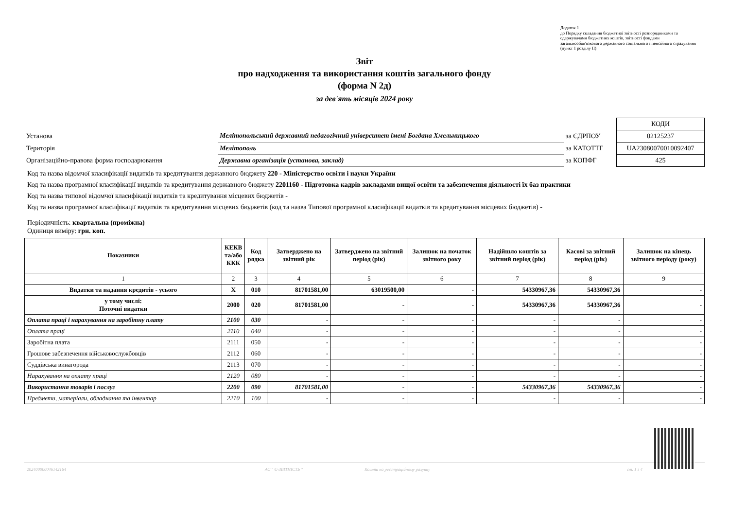Додаток 1
до Порядку складання бюджетної звітності розпорядниками та одержувачами бюджетних коштів, звітності фондами загальнообов'язкового державного соціального і пенсійного страхування
(пункт 1 розділу ІІ)
Звіт
про надходження та використання коштів загального фонду
(форма N 2д)
за дев'ять місяців 2024 року
| | | | КОДИ |
| Установа | Мелітопольський державний педагогічний університет імені Богдана Хмельницького | за ЄДРПОУ | 02125237 |
| Територія | Мелітополь | за КАТОТТГ | UA23080070010092407 |
| Організаційно-правова форма господарювання | Державна організація (установа, заклад) | за КОПФГ | 425 |
Код та назва відомчої класифікації видатків та кредитування державного бюджету 220 - Міністерство освіти і науки України
Код та назва програмної класифікації видатків та кредитування державного бюджету 2201160 - Підготовка кадрів закладами вищої освіти та забезпечення діяльності їх баз практики
Код та назва типової відомчої класифікації видатків та кредитування місцевих бюджетів -
Код та назва програмної класифікації видатків та кредитування місцевих бюджетів (код та назва Типової програмної класифікації видатків та кредитування місцевих бюджетів) -
Періодичність: квартальна (проміжна)
Одиниця виміру: грн. коп.
| Показники | КЕКВ та/або ККК | Код рядка | Затверджено на звітний рік | Затверджено на звітний період (рік) | Залишок на початок звітного року | Надійшло коштів за звітний період (рік) | Касові за звітний період (рік) | Залишок на кінець звітного періоду (року) |
| --- | --- | --- | --- | --- | --- | --- | --- | --- |
| 1 | 2 | 3 | 4 | 5 | 6 | 7 | 8 | 9 |
| Видатки та надання кредитів - усього | X | 010 | 81701581,00 | 63019500,00 | - | 54330967,36 | 54330967,36 | - |
| у тому числі: Поточні видатки | 2000 | 020 | 81701581,00 | - | - | 54330967,36 | 54330967,36 | - |
| Оплата праці і нарахування на заробітну плату | 2100 | 030 | - | - | - | - | - | - |
| Оплата праці | 2110 | 040 | - | - | - | - | - | - |
| Заробітна плата | 2111 | 050 | - | - | - | - | - | - |
| Грошове забезпечення військовослужбовців | 2112 | 060 | - | - | - | - | - | - |
| Суддівська винагорода | 2113 | 070 | - | - | - | - | - | - |
| Нарахування на оплату праці | 2120 | 080 | - | - | - | - | - | - |
| Використання товарів і послуг | 2200 | 090 | 81701581,00 | - | - | 54330967,36 | 54330967,36 | - |
| Предмети, матеріали, обладнання та інвентар | 2210 | 100 | - | - | - | - | - | - |
202400000046142164 АС " Є-ЗВІТНІСТЬ " Кошти на реєстраційному рахунку ст. 1 з 4